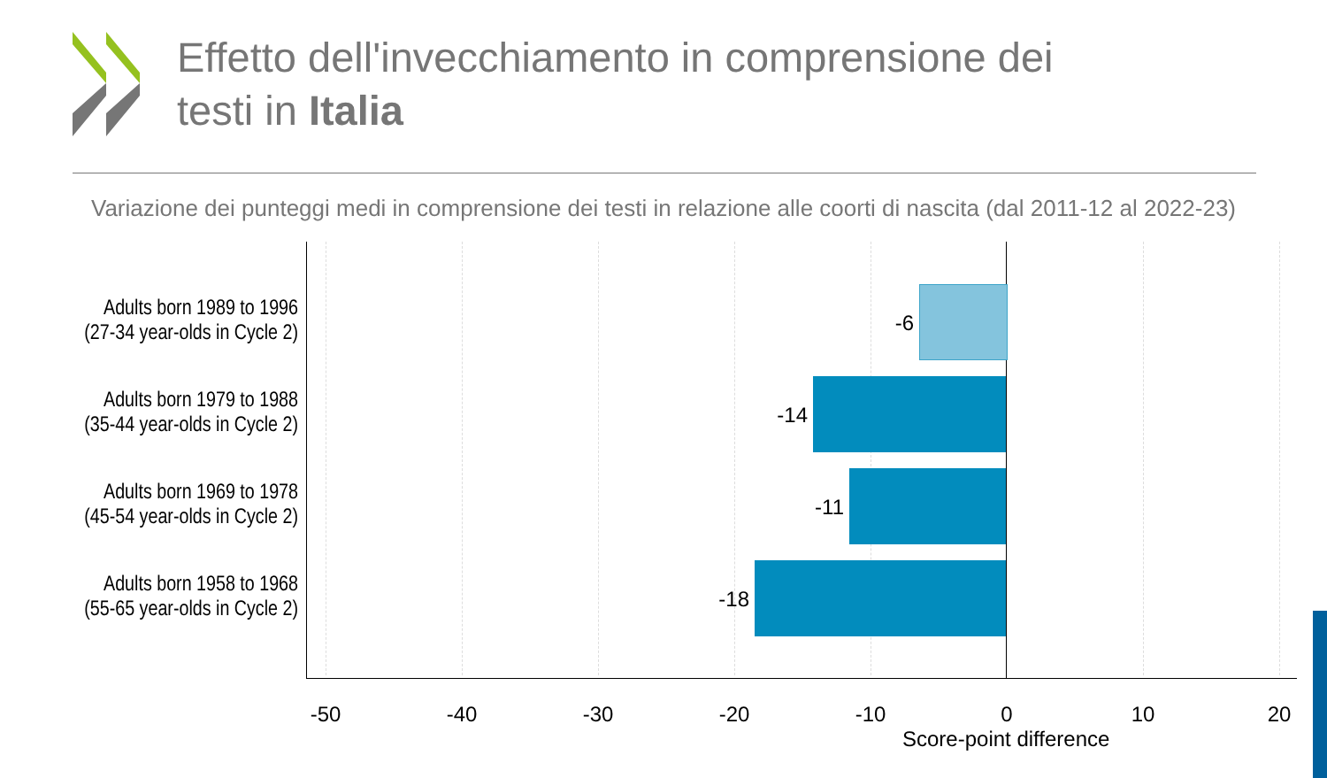Effetto dell'invecchiamento in comprensione dei
testi in Italia
Variazione dei punteggi medi in comprensione dei testi in relazione alle coorti di nascita (dal 2011-12 al 2022-23)
Adults born 1989 to 1996
(27-34 year-olds in Cycle 2)
Adults born 1979 to 1988
(35-44 year-olds in Cycle 2)
Adults born 1969 to 1978
(45-54 year-olds in Cycle 2)
Adults born 1958 to 1968
(55-65 year-olds in Cycle 2)
-6
-14
-11
-18
-50 -40 -30 -20 -10 0 10 20
Score-point difference